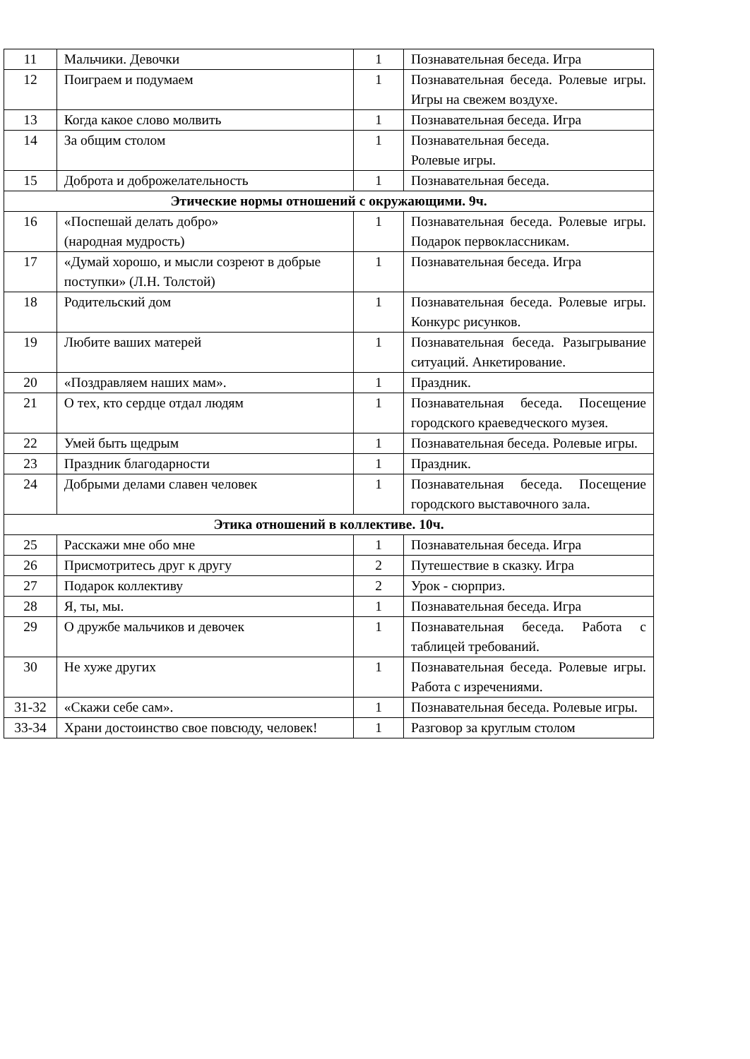| 11 | Мальчики. Девочки | 1 | Познавательная беседа. Игра |
| 12 | Поиграем и подумаем | 1 | Познавательная беседа. Ролевые игры. Игры на свежем воздухе. |
| 13 | Когда какое слово молвить | 1 | Познавательная беседа. Игра |
| 14 | За общим столом | 1 | Познавательная беседа. Ролевые игры. |
| 15 | Доброта и доброжелательность | 1 | Познавательная беседа. |
| Этические нормы отношений с окружающими. 9ч. | | | |
| 16 | «Поспешай делать добро» (народная мудрость) | 1 | Познавательная беседа. Ролевые игры. Подарок первоклассникам. |
| 17 | «Думай хорошо, и мысли созреют в добрые поступки» (Л.Н. Толстой) | 1 | Познавательная беседа. Игра |
| 18 | Родительский дом | 1 | Познавательная беседа. Ролевые игры. Конкурс рисунков. |
| 19 | Любите ваших матерей | 1 | Познавательная беседа. Разыгрывание ситуаций. Анкетирование. |
| 20 | «Поздравляем наших мам». | 1 | Праздник. |
| 21 | О тех, кто сердце отдал людям | 1 | Познавательная беседа. Посещение городского краеведческого музея. |
| 22 | Умей быть щедрым | 1 | Познавательная беседа. Ролевые игры. |
| 23 | Праздник благодарности | 1 | Праздник. |
| 24 | Добрыми делами славен человек | 1 | Познавательная беседа. Посещение городского выставочного зала. |
| Этика отношений в коллективе. 10ч. | | | |
| 25 | Расскажи мне обо мне | 1 | Познавательная беседа. Игра |
| 26 | Присмотритесь друг к другу | 2 | Путешествие в сказку. Игра |
| 27 | Подарок коллективу | 2 | Урок - сюрприз. |
| 28 | Я, ты, мы. | 1 | Познавательная беседа. Игра |
| 29 | О дружбе мальчиков и девочек | 1 | Познавательная беседа. Работа с таблицей требований. |
| 30 | Не хуже других | 1 | Познавательная беседа. Ролевые игры. Работа с изречениями. |
| 31-32 | «Скажи себе сам». | 1 | Познавательная беседа. Ролевые игры. |
| 33-34 | Храни достоинство свое повсюду, человек! | 1 | Разговор за круглым столом |